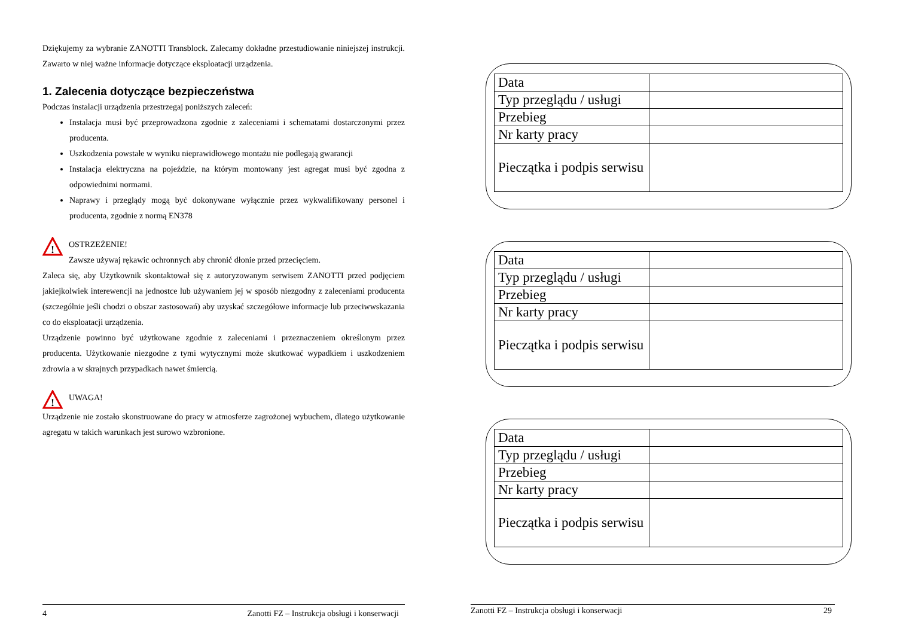Dziękujemy za wybranie ZANOTTI Transblock. Zalecamy dokładne przestudiowanie niniejszej instrukcji. Zawarto w niej ważne informacje dotyczące eksploatacji urządzenia.
1. Zalecenia dotyczące bezpieczeństwa
Podczas instalacji urządzenia przestrzegaj poniższych zaleceń:
Instalacja musi być przeprowadzona zgodnie z zaleceniami i schematami dostarczonymi przez producenta.
Uszkodzenia powstałe w wyniku nieprawidłowego montażu nie podlegają gwarancji
Instalacja elektryczna na pojeździe, na którym montowany jest agregat musi być zgodna z odpowiednimi normami.
Naprawy i przeglądy mogą być dokonywane wyłącznie przez wykwalifikowany personel i producenta, zgodnie z normą EN378
!
OSTRZEŻENIE!
Zawsze używaj rękawic ochronnych aby chronić dłonie przed przecięciem.
Zaleca się, aby Użytkownik skontaktował się z autoryzowanym serwisem ZANOTTI przed podjęciem jakiejkolwiek interewencji na jednostce lub używaniem jej w sposób niezgodny z zaleceniami producenta (szczególnie jeśli chodzi o obszar zastosowań) aby uzyskać szczegółowe informacje lub przeciwwskazania co do eksploatacji urządzenia.
Urządzenie powinno być użytkowane zgodnie z zaleceniami i przeznaczeniem określonym przez producenta. Użytkowanie niezgodne z tymi wytycznymi może skutkować wypadkiem i uszkodzeniem zdrowia a w skrajnych przypadkach nawet śmiercią.
!
UWAGA!
Urządzenie nie zostało skonstruowane do pracy w atmosferze zagrożonej wybuchem, dlatego użytkowanie agregatu w takich warunkach jest surowo wzbronione.
4 Zanotti FZ – Instrukcja obsługi i konserwacji
| Data | |
| Typ przeglądu / usługi | |
| Przebieg | |
| Nr karty pracy | |
| Pieczątka i podpis serwisu | |
| Data | |
| Typ przeglądu / usługi | |
| Przebieg | |
| Nr karty pracy | |
| Pieczątka i podpis serwisu | |
| Data | |
| Typ przeglądu / usługi | |
| Przebieg | |
| Nr karty pracy | |
| Pieczątka i podpis serwisu | |
Zanotti FZ – Instrukcja obsługi i konserwacji 29